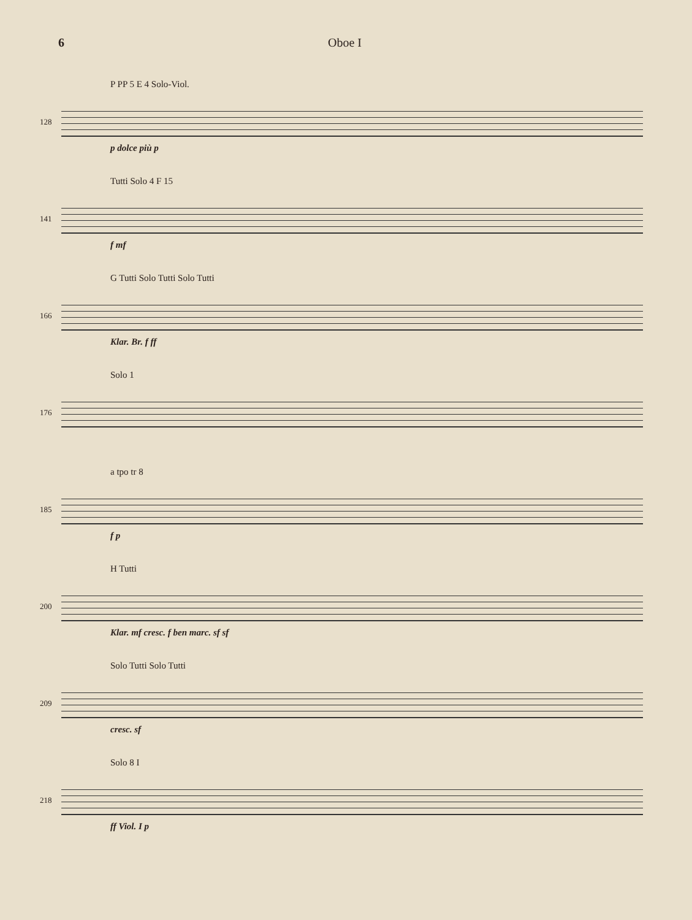6 Oboe I
128
P PP 5 E 4 Solo-Viol.
p dolce più p
141
Tutti Solo 4 F 15
f mf
166
G Tutti Solo Tutti Solo Tutti
Klar. Br. f ff
176
Solo 1
185
a tpo tr 8
f p
200
H Tutti
Klar. mf cresc. f ben marc. sf sf
209
Solo Tutti Solo Tutti
cresc. sf
218
Solo 8 I
ff Viol. I p